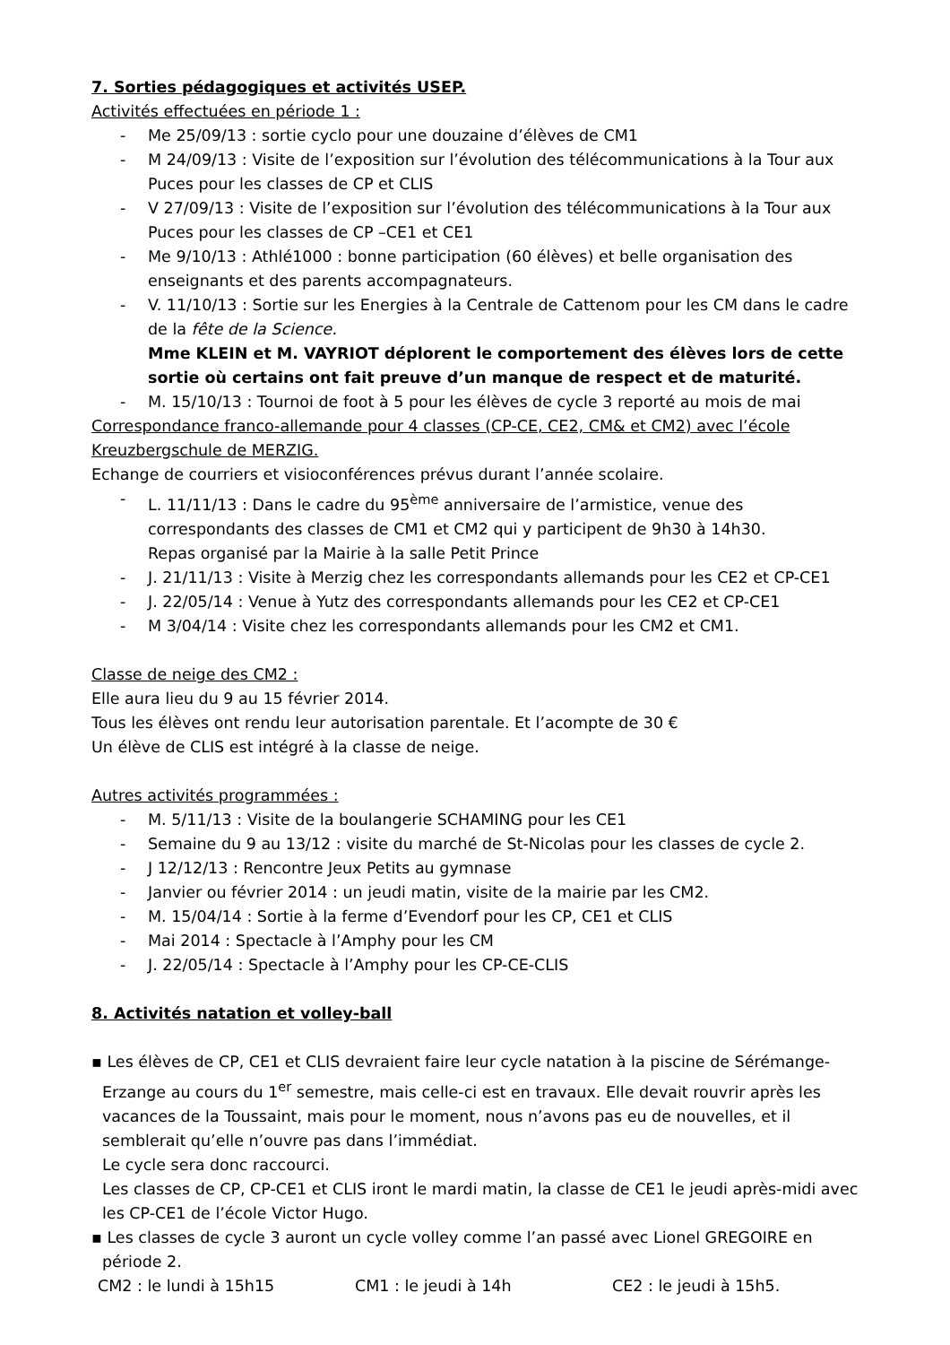7. Sorties pédagogiques et activités USEP.
Activités effectuées en période 1 :
- Me 25/09/13 : sortie cyclo pour une douzaine d’élèves de CM1
- M 24/09/13 : Visite de l’exposition sur l’évolution des télécommunications à la Tour aux Puces pour les classes de CP et CLIS
- V 27/09/13 : Visite de l’exposition sur l’évolution des télécommunications à la Tour aux Puces pour les classes de CP –CE1 et CE1
- Me 9/10/13 : Athlé1000 : bonne participation (60 élèves) et belle organisation des enseignants et des parents accompagnateurs.
- V. 11/10/13 : Sortie sur les Energies à la Centrale de Cattenom pour les CM dans le cadre de la fête de la Science.
Mme KLEIN et M. VAYRIOT déplorent le comportement des élèves lors de cette sortie où certains ont fait preuve d’un manque de respect et de maturité.
- M. 15/10/13 : Tournoi de foot à 5 pour les élèves de cycle 3 reporté au mois de mai
Correspondance franco-allemande pour 4 classes (CP-CE, CE2, CM& et CM2) avec l’école Kreuzbergschule de MERZIG.
Echange de courriers et visioconférences prévus durant l’année scolaire.
- L. 11/11/13 : Dans le cadre du 95<sup>ème</sup> anniversaire de l’armistice, venue des correspondants des classes de CM1 et CM2 qui y participent de 9h30 à 14h30.
Repas organisé par la Mairie à la salle Petit Prince
- J. 21/11/13 : Visite à Merzig chez les correspondants allemands pour les CE2 et CP-CE1
- J. 22/05/14 : Venue à Yutz des correspondants allemands pour les CE2 et CP-CE1
- M 3/04/14 : Visite chez les correspondants allemands pour les CM2 et CM1.
Classe de neige des CM2 :
Elle aura lieu du 9 au 15 février 2014.
Tous les élèves ont rendu leur autorisation parentale. Et l’acompte de 30 €
Un élève de CLIS est intégré à la classe de neige.
Autres activités programmées :
- M. 5/11/13 : Visite de la boulangerie SCHAMING pour les CE1
- Semaine du 9 au 13/12 : visite du marché de St-Nicolas pour les classes de cycle 2.
- J 12/12/13 : Rencontre Jeux Petits au gymnase
- Janvier ou février 2014 : un jeudi matin, visite de la mairie par les CM2.
- M. 15/04/14 : Sortie à la ferme d’Evendorf pour les CP, CE1 et CLIS
- Mai 2014 : Spectacle à l’Amphy pour les CM
- J. 22/05/14 : Spectacle à l’Amphy pour les CP-CE-CLIS
8. Activités natation et volley-ball
▪ Les élèves de CP, CE1 et CLIS devraient faire leur cycle natation à la piscine de Sérémange-Erzange au cours du 1<sup>er</sup> semestre, mais celle-ci est en travaux. Elle devait rouvrir après les vacances de la Toussaint, mais pour le moment, nous n’avons pas eu de nouvelles, et il semblerait qu’elle n’ouvre pas dans l’immédiat.
Le cycle sera donc raccourci.
Les classes de CP, CP-CE1 et CLIS iront le mardi matin, la classe de CE1 le jeudi après-midi avec les CP-CE1 de l’école Victor Hugo.
▪ Les classes de cycle 3 auront un cycle volley comme l’an passé avec Lionel GREGOIRE en période 2.
CM2 : le lundi à 15h15 CM1 : le jeudi à 14h CE2 : le jeudi à 15h5.